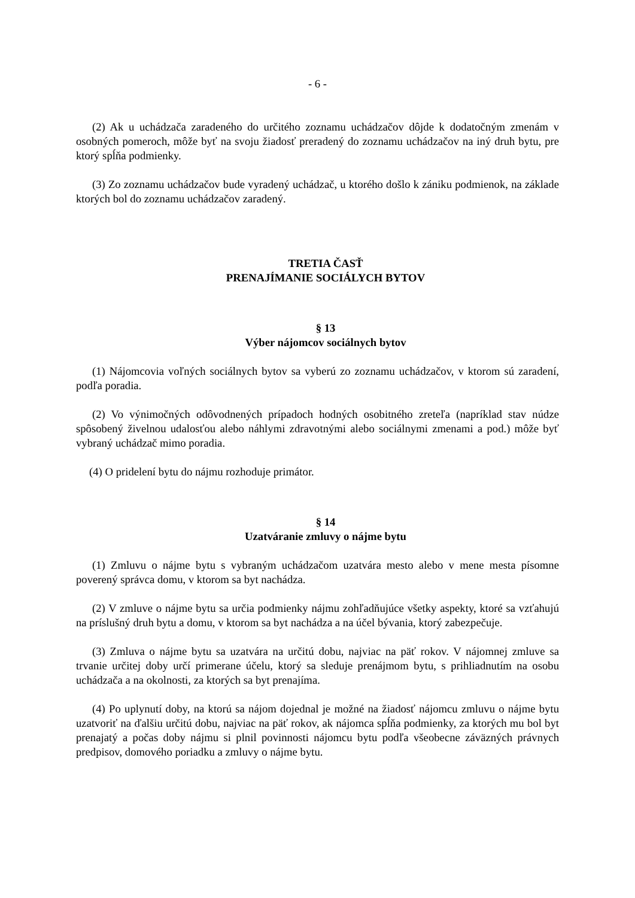- 6 -
(2) Ak u uchádzača zaradeného do určitého zoznamu uchádzačov dôjde k dodatočným zmenám v osobných pomeroch, môže byť na svoju žiadosť preradený do zoznamu uchádzačov na iný druh bytu, pre ktorý spĺňa podmienky.
(3) Zo zoznamu uchádzačov bude vyradený uchádzač, u ktorého došlo k zániku podmienok, na základe ktorých bol do zoznamu uchádzačov zaradený.
TRETIA ČASŤ
PRENAJÍMANIE SOCIÁLYCH BYTOV
§ 13
Výber nájomcov sociálnych bytov
(1) Nájomcovia voľných sociálnych bytov sa vyberú zo zoznamu uchádzačov, v ktorom sú zaradení, podľa poradia.
(2) Vo výnimočných odôvodnených prípadoch hodných osobitného zreteľa (napríklad stav núdze spôsobený živelnou udalosťou alebo náhlymi zdravotnými alebo sociálnymi zmenami a pod.) môže byť vybraný uchádzač mimo poradia.
(4) O pridelení bytu do nájmu rozhoduje primátor.
§ 14
Uzatváranie zmluvy o nájme bytu
(1) Zmluvu o nájme bytu s vybraným uchádzačom uzatvára mesto alebo v mene mesta písomne poverený správca domu, v ktorom sa byt nachádza.
(2) V zmluve o nájme bytu sa určia podmienky nájmu zohľadňujúce všetky aspekty, ktoré sa vzťahujú na príslušný druh bytu a domu, v ktorom sa byt nachádza a na účel bývania, ktorý zabezpečuje.
(3) Zmluva o nájme bytu sa uzatvára na určitú dobu, najviac na päť rokov. V nájomnej zmluve sa trvanie určitej doby určí primerane účelu, ktorý sa sleduje prenájmom bytu, s prihliadnutím na osobu uchádzača a na okolnosti, za ktorých sa byt prenajíma.
(4) Po uplynutí doby, na ktorú sa nájom dojednal je možné na žiadosť nájomcu zmluvu o nájme bytu uzatvoriť na ďalšiu určitú dobu, najviac na päť rokov, ak nájomca spĺňa podmienky, za ktorých mu bol byt prenajatý a počas doby nájmu si plnil povinnosti nájomcu bytu podľa všeobecne záväzných právnych predpisov, domového poriadku a zmluvy o nájme bytu.